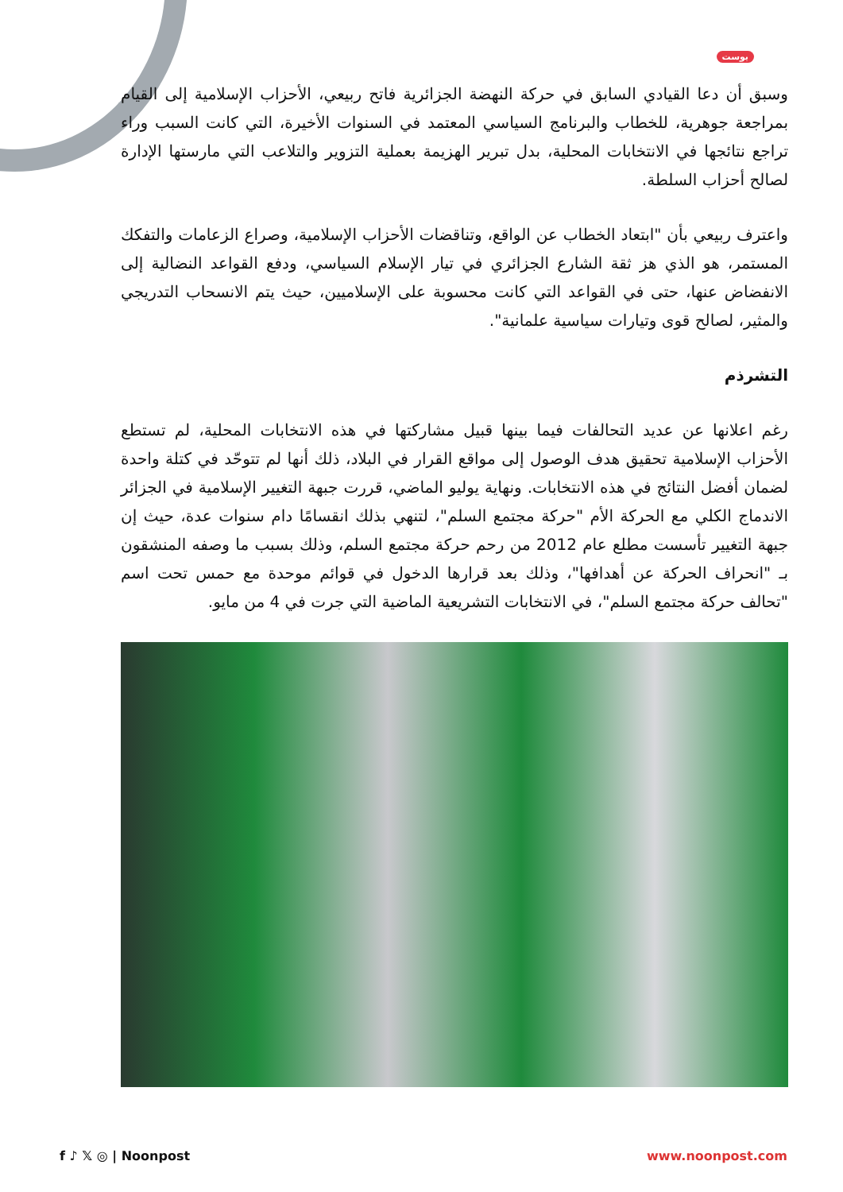بوست
وسبق أن دعا القيادي السابق في حركة النهضة الجزائرية فاتح ربيعي، الأحزاب الإسلامية إلى القيام بمراجعة جوهرية، للخطاب والبرنامج السياسي المعتمد في السنوات الأخيرة، التي كانت السبب وراء تراجع نتائجها في الانتخابات المحلية، بدل تبرير الهزيمة بعملية التزوير والتلاعب التي مارستها الإدارة لصالح أحزاب السلطة.
واعترف ربيعي بأن "ابتعاد الخطاب عن الواقع، وتناقضات الأحزاب الإسلامية، وصراع الزعامات والتفكك المستمر، هو الذي هز ثقة الشارع الجزائري في تيار الإسلام السياسي، ودفع القواعد النضالية إلى الانفضاض عنها، حتى في القواعد التي كانت محسوبة على الإسلاميين، حيث يتم الانسحاب التدريجي والمثير، لصالح قوى وتيارات سياسية علمانية".
التشرذم
رغم اعلانها عن عديد التحالفات فيما بينها قبيل مشاركتها في هذه الانتخابات المحلية، لم تستطع الأحزاب الإسلامية تحقيق هدف الوصول إلى مواقع القرار في البلاد، ذلك أنها لم تتوحّد في كتلة واحدة لضمان أفضل النتائج في هذه الانتخابات. ونهاية يوليو الماضي، قررت جبهة التغيير الإسلامية في الجزائر الاندماج الكلي مع الحركة الأم "حركة مجتمع السلم"، لتنهي بذلك انقسامًا دام سنوات عدة، حيث إن جبهة التغيير تأسست مطلع عام 2012 من رحم حركة مجتمع السلم، وذلك بسبب ما وصفه المنشقون بـ "انحراف الحركة عن أهدافها"، وذلك بعد قرارها الدخول في قوائم موحدة مع حمس تحت اسم "تحالف حركة مجتمع السلم"، في الانتخابات التشريعية الماضية التي جرت في 4 من مايو.
f ♪ 𝕏 ◎ | Noonpost www.noonpost.com